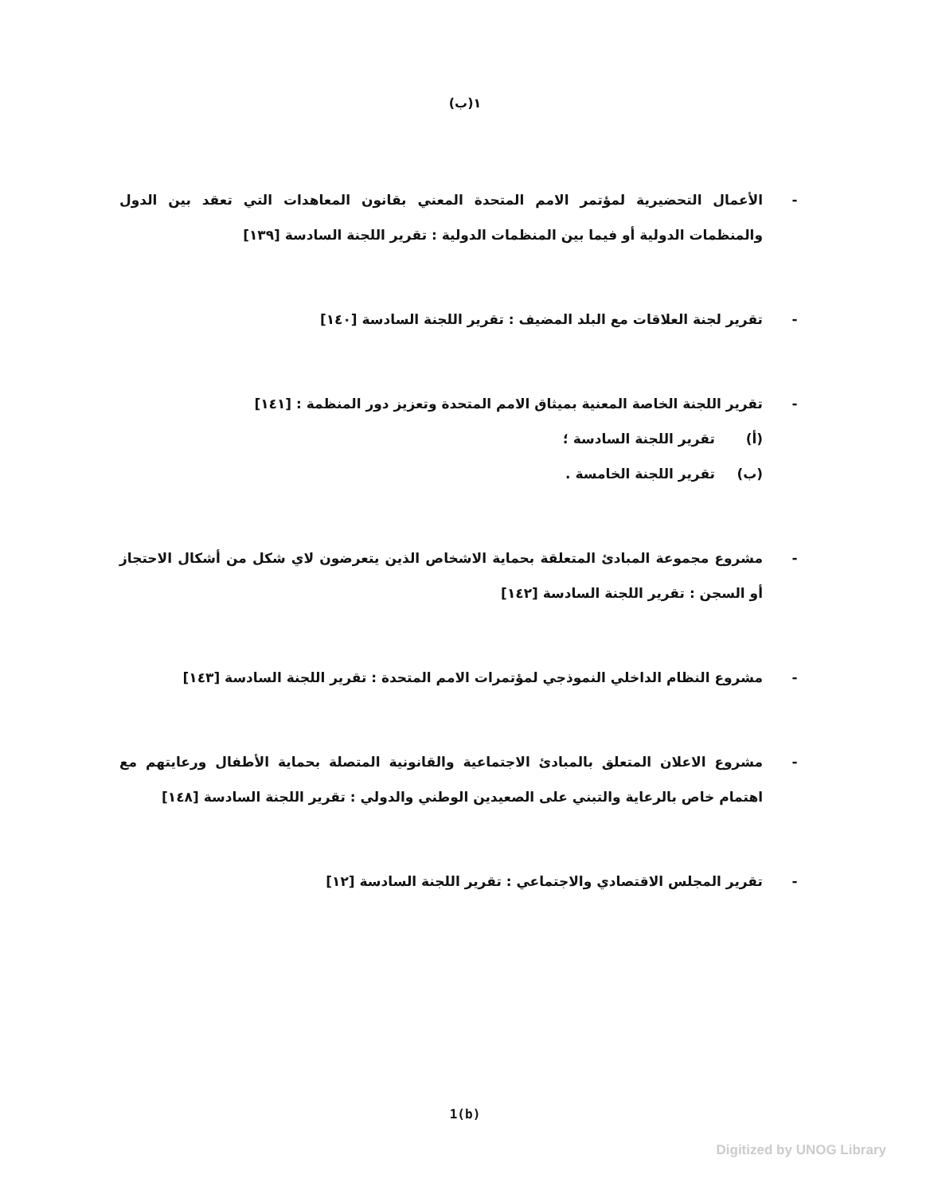١(ب)
- الأعمال التحضيرية لمؤتمر الامم المتحدة المعني بقانون المعاهدات التي تعقد بين الدول والمنظمات الدولية أو فيما بين المنظمات الدولية : تقرير اللجنة السادسة [١٣٩]
- تقرير لجنة العلاقات مع البلد المضيف : تقرير اللجنة السادسة [١٤٠]
- تقرير اللجنة الخاصة المعنية بميثاق الامم المتحدة وتعزيز دور المنظمة : [١٤١]
(أ) تقرير اللجنة السادسة ؛
(ب) تقرير اللجنة الخامسة .
- مشروع مجموعة المبادئ المتعلقة بحماية الاشخاص الذين يتعرضون لاي شكل من أشكال الاحتجاز أو السجن : تقرير اللجنة السادسة [١٤٢]
- مشروع النظام الداخلي النموذجي لمؤتمرات الامم المتحدة : تقرير اللجنة السادسة [١٤٣]
- مشروع الاعلان المتعلق بالمبادئ الاجتماعية والقانونية المتصلة بحماية الأطفال ورعايتهم مع اهتمام خاص بالرعاية والتبني على الصعيدين الوطني والدولي : تقرير اللجنة السادسة [١٤٨]
- تقرير المجلس الاقتصادي والاجتماعي : تقرير اللجنة السادسة [١٢]
1(b)
Digitized by UNOG Library